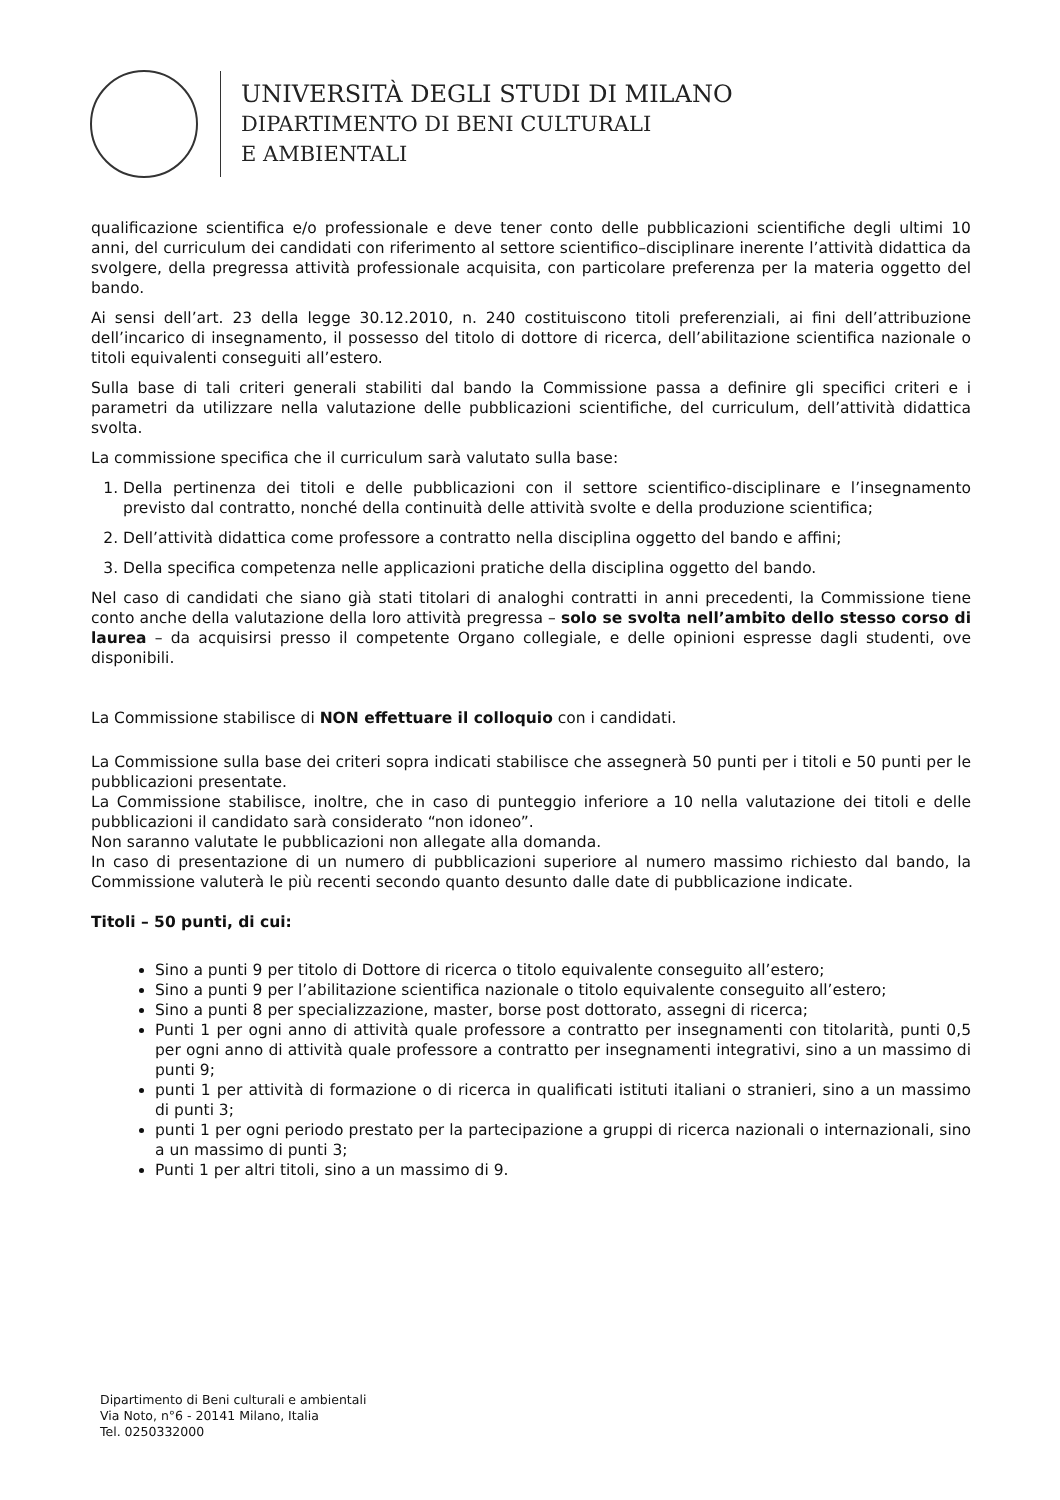UNIVERSITÀ DEGLI STUDI DI MILANO
DIPARTIMENTO DI BENI CULTURALI
E AMBIENTALI
qualificazione scientifica e/o professionale e deve tener conto delle pubblicazioni scientifiche degli ultimi 10 anni, del curriculum dei candidati con riferimento al settore scientifico–disciplinare inerente l’attività didattica da svolgere, della pregressa attività professionale acquisita, con particolare preferenza per la materia oggetto del bando.
Ai sensi dell’art. 23 della legge 30.12.2010, n. 240 costituiscono titoli preferenziali, ai fini dell’attribuzione dell’incarico di insegnamento, il possesso del titolo di dottore di ricerca, dell’abilitazione scientifica nazionale o titoli equivalenti conseguiti all’estero.
Sulla base di tali criteri generali stabiliti dal bando la Commissione passa a definire gli specifici criteri e i parametri da utilizzare nella valutazione delle pubblicazioni scientifiche, del curriculum, dell’attività didattica svolta.
La commissione specifica che il curriculum sarà valutato sulla base:
1. Della pertinenza dei titoli e delle pubblicazioni con il settore scientifico-disciplinare e l’insegnamento previsto dal contratto, nonché della continuità delle attività svolte e della produzione scientifica;
2. Dell’attività didattica come professore a contratto nella disciplina oggetto del bando e affini;
3. Della specifica competenza nelle applicazioni pratiche della disciplina oggetto del bando.
Nel caso di candidati che siano già stati titolari di analoghi contratti in anni precedenti, la Commissione tiene conto anche della valutazione della loro attività pregressa – solo se svolta nell’ambito dello stesso corso di laurea – da acquisirsi presso il competente Organo collegiale, e delle opinioni espresse dagli studenti, ove disponibili.
La Commissione stabilisce di NON effettuare il colloquio con i candidati.
La Commissione sulla base dei criteri sopra indicati stabilisce che assegnerà 50 punti per i titoli e 50 punti per le pubblicazioni presentate.
La Commissione stabilisce, inoltre, che in caso di punteggio inferiore a 10 nella valutazione dei titoli e delle pubblicazioni il candidato sarà considerato “non idoneo”.
Non saranno valutate le pubblicazioni non allegate alla domanda.
In caso di presentazione di un numero di pubblicazioni superiore al numero massimo richiesto dal bando, la Commissione valuterà le più recenti secondo quanto desunto dalle date di pubblicazione indicate.
Titoli – 50 punti, di cui:
Sino a punti 9 per titolo di Dottore di ricerca o titolo equivalente conseguito all’estero;
Sino a punti 9 per l’abilitazione scientifica nazionale o titolo equivalente conseguito all’estero;
Sino a punti 8 per specializzazione, master, borse post dottorato, assegni di ricerca;
Punti 1 per ogni anno di attività quale professore a contratto per insegnamenti con titolarità, punti 0,5 per ogni anno di attività quale professore a contratto per insegnamenti integrativi, sino a un massimo di punti 9;
punti 1 per attività di formazione o di ricerca in qualificati istituti italiani o stranieri, sino a un massimo di punti 3;
punti 1 per ogni periodo prestato per la partecipazione a gruppi di ricerca nazionali o internazionali, sino a un massimo di punti 3;
Punti 1 per altri titoli, sino a un massimo di 9.
Dipartimento di Beni culturali e ambientali
Via Noto, n°6 - 20141 Milano, Italia
Tel. 0250332000